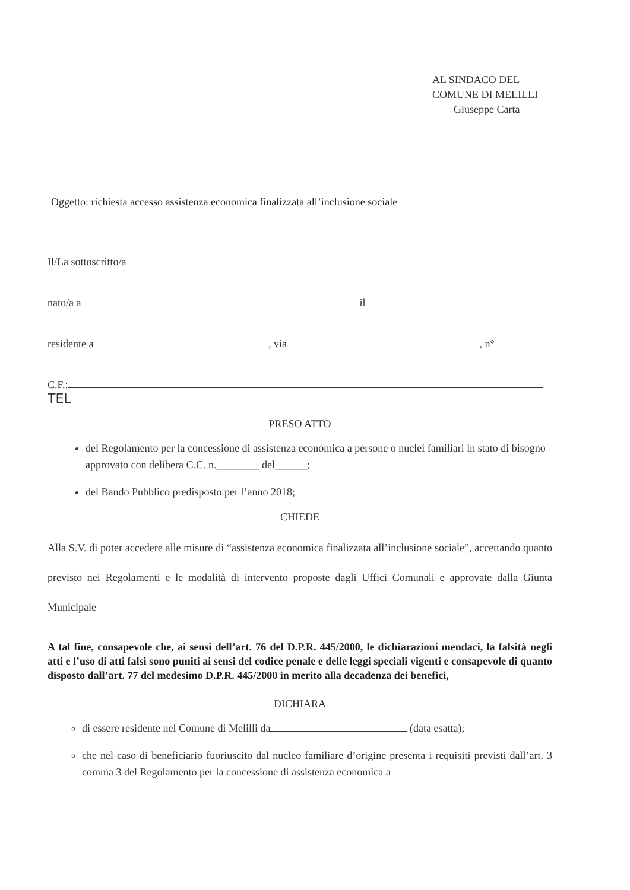AL SINDACO DEL
COMUNE DI MELILLI
Giuseppe Carta
Oggetto: richiesta accesso assistenza economica finalizzata all’inclusione sociale
Il/La sottoscritto/a
nato/a a il
residente a , via , n°
C.F.: TEL
PRESO ATTO
del Regolamento per la concessione di assistenza economica a persone o nuclei familiari in stato di bisogno approvato con delibera C.C. n.________ del______;
del Bando Pubblico predisposto per l’anno 2018;
CHIEDE
Alla S.V. di poter accedere alle misure di “assistenza economica finalizzata all’inclusione sociale”, accettando quanto previsto nei Regolamenti e le modalità di intervento proposte dagli Uffici Comunali e approvate dalla Giunta Municipale
A tal fine, consapevole che, ai sensi dell’art. 76 del D.P.R. 445/2000, le dichiarazioni mendaci, la falsità negli atti e l’uso di atti falsi sono puniti ai sensi del codice penale e delle leggi speciali vigenti e consapevole di quanto disposto dall’art. 77 del medesimo D.P.R. 445/2000 in merito alla decadenza dei benefici,
DICHIARA
di essere residente nel Comune di Melilli da (data esatta);
che nel caso di beneficiario fuoriuscito dal nucleo familiare d’origine presenta i requisiti previsti dall’art. 3 comma 3 del Regolamento per la concessione di assistenza economica a